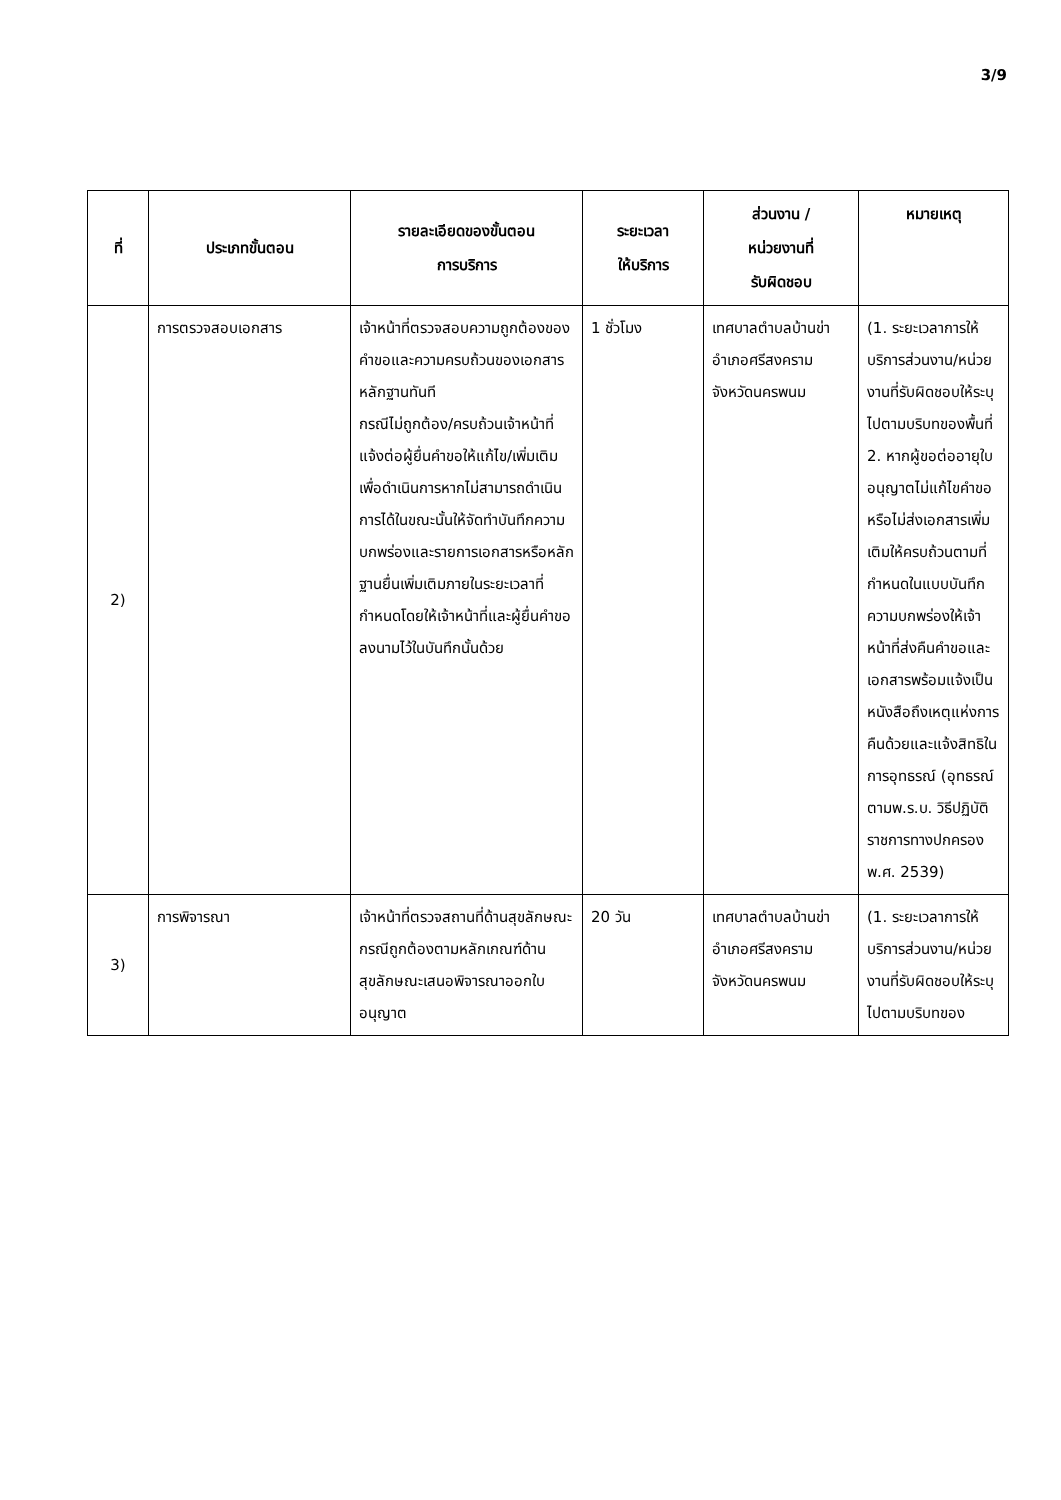3/9
| ที่ | ประเภทขั้นตอน | รายละเอียดของขั้นตอน การบริการ | ระยะเวลา ให้บริการ | ส่วนงาน / หน่วยงานที่ รับผิดชอบ | หมายเหตุ |
| --- | --- | --- | --- | --- | --- |
| 2) | การตรวจสอบเอกสาร | เจ้าหน้าที่ตรวจสอบความถูกต้องของคำขอและความครบถ้วนของเอกสารหลักฐานทันที กรณีไม่ถูกต้อง/ครบถ้วนเจ้าหน้าที่แจ้งต่อผู้ยื่นคำขอให้แก้ไข/เพิ่มเติมเพื่อดำเนินการหากไม่สามารถดำเนินการได้ในขณะนั้นให้จัดทำบันทึกความบกพร่องและรายการเอกสารหรือหลักฐานยื่นเพิ่มเติมภายในระยะเวลาที่กำหนดโดยให้เจ้าหน้าที่และผู้ยื่นคำขอลงนามไว้ในบันทึกนั้นด้วย | 1 ชั่วโมง | เทศบาลตำบลบ้านข่าอำเภอศรีสงครามจังหวัดนครพนม | (1. ระยะเวลาการให้บริการส่วนงาน/หน่วยงานที่รับผิดชอบให้ระบุไปตามบริบทของพื้นที่ 2. หากผู้ขอต่ออายุใบอนุญาตไม่แก้ไขคำขอหรือไม่ส่งเอกสารเพิ่มเติมให้ครบถ้วนตามที่กำหนดในแบบบันทึกความบกพร่องให้เจ้าหน้าที่ส่งคืนคำขอและเอกสารพร้อมแจ้งเป็นหนังสือถึงเหตุแห่งการคืนด้วยและแจ้งสิทธิในการอุทธรณ์ (อุทธรณ์ตามพ.ร.บ. วิธีปฏิบัติราชการทางปกครองพ.ศ. 2539) |
| 3) | การพิจารณา | เจ้าหน้าที่ตรวจสถานที่ด้านสุขลักษณะ กรณีถูกต้องตามหลักเกณฑ์ด้านสุขลักษณะเสนอพิจารณาออกใบอนุญาต | 20 วัน | เทศบาลตำบลบ้านข่าอำเภอศรีสงครามจังหวัดนครพนม | (1. ระยะเวลาการให้บริการส่วนงาน/หน่วยงานที่รับผิดชอบให้ระบุไปตามบริบทของ |